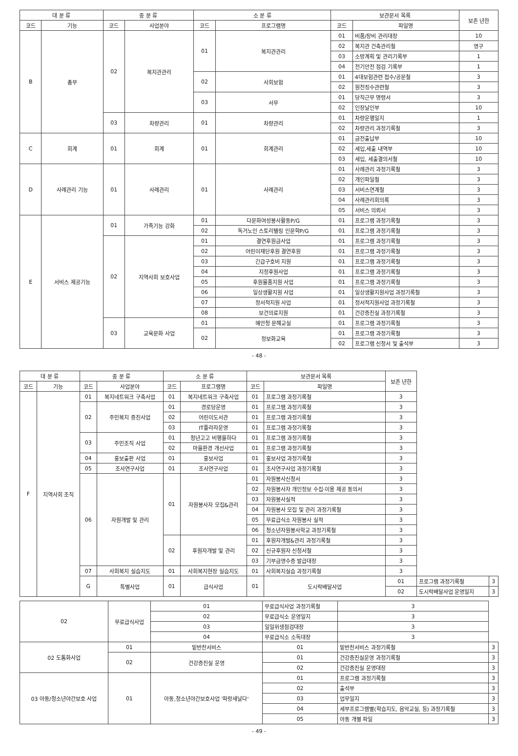| 대 분 류 | | 중 분 류 | | 소 분 류 | | 보관문서 목록 | | 보존 년한 |
| --- | --- | --- | --- | --- | --- | --- | --- | --- |
| 코드 | 기능 | 코드 | 사업분야 | 코드 | 프로그램명 | 코드 | 파일명 | |
| B | 총무 | 02 | 복지관관리 | 01 | 복지관관리 | 01 | 비품/장비 관리대장 | 10 |
| | | | | | | 02 | 복지관 건축관리철 | 영구 |
| | | | | | | 03 | 소방계획 및 관리기록부 | 1 |
| | | | | | | 04 | 전기안전 점검 기록부 | 1 |
| | | | | 02 | 사회보험 | 01 | 4대보험관련 접수/공문철 | 3 |
| | | | | | | 02 | 원천징수관련철 | 3 |
| | | | | 03 | 서무 | 01 | 당직근무 명령서 | 3 |
| | | | | | | 02 | 인장날인부 | 10 |
| | | 03 | 차량관리 | 01 | 차량관리 | 01 | 차량운행일지 | 1 |
| | | | | | | 02 | 차량관리 과정기록철 | 3 |
| C | 회계 | 01 | 회계 | 01 | 회계관리 | 01 | 금전출납부 | 10 |
| | | | | | | 02 | 세입,세출 내역부 | 10 |
| | | | | | | 03 | 세입, 세출결의서철 | 10 |
| D | 사례관리 기능 | 01 | 사례관리 | 01 | 사례관리 | 01 | 사례관리 과정기록철 | 3 |
| | | | | | | 02 | 개인파일철 | 3 |
| | | | | | | 03 | 서비스연계철 | 3 |
| | | | | | | 04 | 사례관리회의록 | 3 |
| | | | | | | 05 | 서비스 의뢰서 | 3 |
| E | 서비스 제공기능 | 01 | 가족기능 강화 | 01 | 다문화여성봉사활동P/G | 01 | 프로그램 과정기록철 | 3 |
| | | | | 02 | 독거노인 스토리텔링 인문학P/G | 01 | 프로그램 과정기록철 | 3 |
| | | 02 | 지역사회 보호사업 | 01 | 결연후원금사업 | 01 | 프로그램 과정기록철 | 3 |
| | | | | 02 | 어린이재단후원 결연후원 | 01 | 프로그램 과정기록철 | 3 |
| | | | | 03 | 긴급구호비 지원 | 01 | 프로그램 과정기록철 | 3 |
| | | | | 04 | 지정후원사업 | 01 | 프로그램 과정기록철 | 3 |
| | | | | 05 | 후원물품지원 사업 | 01 | 프로그램 과정기록철 | 3 |
| | | | | 06 | 일상생활지원 사업 | 01 | 일상생활지원사업 과정기록철 | 3 |
| | | | | 07 | 정서적지원 사업 | 01 | 정서적지원사업 과정기록철 | 3 |
| | | | | 08 | 보건의료지원 | 01 | 건강증진실 과정기록철 | 3 |
| | | 03 | 교육문화 사업 | 01 | 혜안청 문해교실 | 01 | 프로그램 과정기록철 | 3 |
| | | | | 02 | 정보화교육 | 01 | 프로그램 과정기록철 | 3 |
| | | | | | | 02 | 프로그램 신청서 및 출석부 | 3 |
- 48 -
| 대 분 류 | | 중 분 류 | | 소 분 류 | | 보관문서 목록 | | 보존 년한 | | |
| --- | --- | --- | --- | --- | --- | --- | --- | --- | --- | --- |
| 코드 | 기능 | 코드 | 사업분야 | 코드 | 프로그램명 | 코드 | 파일명 | | | |
| F | 지역사회 조직 | 01 | 복지네트워크 구축사업 | 01 | 복지네트워크 구축사업 | 01 | 프로그램 과정기록철 | 3 | | |
| | | 02 | 주민복지 증진사업 | 01 | 경로당운영 | 01 | 프로그램 과정기록철 | 3 | | |
| | | | | 02 | 어린이도서관 | 01 | 프로그램 과정기록철 | 3 | | |
| | | | | 03 | IT플라자운영 | 01 | 프로그램 과정기록철 | 3 | | |
| | | 03 | 주민조직 사업 | 01 | 청년고고 비행을하다 | 01 | 프로그램 과정기록철 | 3 | | |
| | | | | 02 | 마을환경 개선사업 | 01 | 프로그램 과정기록철 | 3 | | |
| | | 04 | 홍보출판 사업 | 01 | 홍보사업 | 01 | 홍보사업 과정기록철 | 3 | | |
| | | 05 | 조사연구사업 | 01 | 조사연구사업 | 01 | 조사연구사업 과정기록철 | 3 | | |
| | | 06 | 자원개발 및 관리 | 01 | 자원봉사자 모집&관리 | 01 | 자원봉사신청서 | 3 | | |
| | | | | | | 02 | 자원봉사자 개인정보 수집·이용 제공 동의서 | 3 | | |
| | | | | | | 03 | 자원봉사실적 | 3 | | |
| | | | | | | 04 | 자원봉사 모집 및 관리 과정기록철 | 3 | | |
| | | | | | | 05 | 무료급식소 자원봉사 실적 | 3 | | |
| | | | | | | 06 | 청소년자원봉사학교 과정기록철 | 3 | | |
| | | | | 02 | 후원자개발 및 관리 | 01 | 후원자개발&관리 과정기록철 | 3 | | |
| | | | | | | 02 | 신규후원자 신청서철 | 3 | | |
| | | | | | | 03 | 기부금영수증 발급대장 | 3 | | |
| | | 07 | 사회복지 실습지도 | 01 | 사회복지현장 실습지도 | 01 | 사회복지실습 과정기록철 | 3 | | |
| | | G | 특별사업 | 01 | 급식사업 | 01 | 도시락배달사업 | 01 | 프로그램 과정기록철 | 3 |
| | | | | | | | | 02 | 도시락배달사업 운영일지 | 3 |
| 02 | 무료급식사업 | 01 | 무료급식사업 과정기록철 | 3 | |
| | | 02 | 무료급식소 운영일지 | 3 | |
| | | 03 | 일일위생점검대장 | 3 | |
| | | 04 | 무료급식소 소독대장 | 3 | |
| 02 도톰화사업 | 01 | 밑반찬서비스 | 01 | 밑반찬서비스 과정기록철 | 3 |
| | 02 | 건강증진실 운영 | 01 | 건강증진실운영 과정기록철 | 3 |
| | | | 02 | 건강증진실 운영대장 | 3 |
| 03 아동/청소년야간보호 사업 | 01 | 아동,청소년야간보호사업 '파랑새날다' | 01 | 프로그램 과정기록철 | 3 |
| | | | 02 | 출석부 | 3 |
| | | | 03 | 업무일지 | 3 |
| | | | 04 | 세부프로그램별(학습지도, 음악교실, 등) 과정기록철 | 3 |
| | | | 05 | 아동 개별 파일 | 3 |
- 49 -